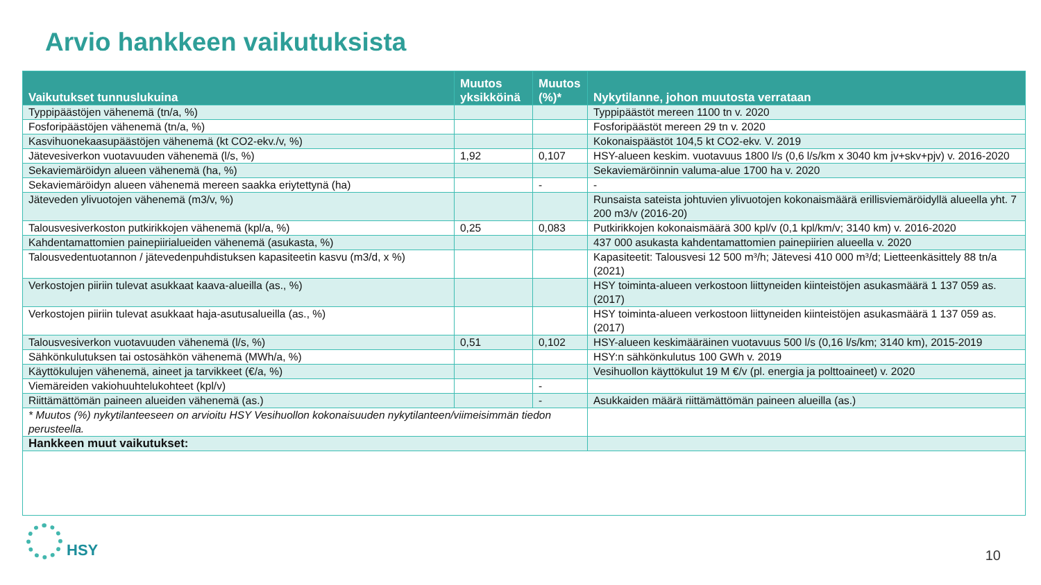Arvio hankkeen vaikutuksista
| Vaikutukset tunnuslukuina | Muutos yksikköinä | Muutos (%)* | Nykytilanne, johon muutosta verrataan |
| --- | --- | --- | --- |
| Typpipäästöjen vähenemä (tn/a, %) | | | Typpipäästöt mereen 1100 tn v. 2020 |
| Fosforipäästöjen vähenemä (tn/a, %) | | | Fosforipäästöt mereen 29 tn v. 2020 |
| Kasvihuonekaasupäästöjen vähenemä (kt CO2-ekv./v, %) | | | Kokonaispäästöt 104,5 kt CO2-ekv. V. 2019 |
| Jätevesiverkon vuotavuuden vähenemä (l/s, %) | 1,92 | 0,107 | HSY-alueen keskim. vuotavuus 1800 l/s (0,6 l/s/km x 3040 km jv+skv+pjv) v. 2016-2020 |
| Sekaviemäröidyn alueen vähenemä (ha, %) | | | Sekaviemäröinnin valuma-alue 1700 ha v. 2020 |
| Sekaviemäröidyn alueen vähenemä mereen saakka eriytettynä (ha) | | - | - |
| Jäteveden ylivuotojen vähenemä (m3/v, %) | | | Runsaista sateista johtuvien ylivuotojen kokonaismäärä erillisviemäröidyllä alueella yht. 7 200 m3/v (2016-20) |
| Talousvesiverkoston putkirikkojen vähenemä (kpl/a, %) | 0,25 | 0,083 | Putkirikkojen kokonaismäärä 300 kpl/v (0,1 kpl/km/v; 3140 km) v. 2016-2020 |
| Kahdentamattomien painepiirialueiden vähenemä (asukasta, %) | | | 437 000 asukasta kahdentamattomien painepiirien alueella v. 2020 |
| Talousvedentuotannon / jätevedenpuhdistuksen kapasiteetin kasvu (m3/d, x %) | | | Kapasiteetit: Talousvesi 12 500 m³/h; Jätevesi 410 000 m³/d; Lietteenkäsittely 88 tn/a (2021) |
| Verkostojen piiriin tulevat asukkaat kaava-alueilla (as., %) | | | HSY toiminta-alueen verkostoon liittyneiden kiinteistöjen asukasmäärä 1 137 059 as. (2017) |
| Verkostojen piiriin tulevat asukkaat haja-asutusalueilla (as., %) | | | HSY toiminta-alueen verkostoon liittyneiden kiinteistöjen asukasmäärä 1 137 059 as. (2017) |
| Talousvesiverkon vuotavuuden vähenemä (l/s, %) | 0,51 | 0,102 | HSY-alueen keskimääräinen vuotavuus 500 l/s (0,16 l/s/km; 3140 km), 2015-2019 |
| Sähkönkulutuksen tai ostosähkön vähenemä (MWh/a, %) | | | HSY:n sähkönkulutus 100 GWh v. 2019 |
| Käyttökulujen vähenemä, aineet ja tarvikkeet (€/a, %) | | | Vesihuollon käyttökulut 19 M €/v (pl. energia ja polttoaineet) v. 2020 |
| Viemäreiden vakiohuuhtelukohteet (kpl/v) | | - | |
| Riittämättömän paineen alueiden vähenemä (as.) | | - | Asukkaiden määrä riittämättömän paineen alueilla (as.) |
| * Muutos (%) nykytilanteeseen on arvioitu HSY Vesihuollon kokonaisuuden nykytilanteen/viimeisimmän tiedon perusteella. | | | |
| Hankkeen muut vaikutukset: | | | |
HSY
10